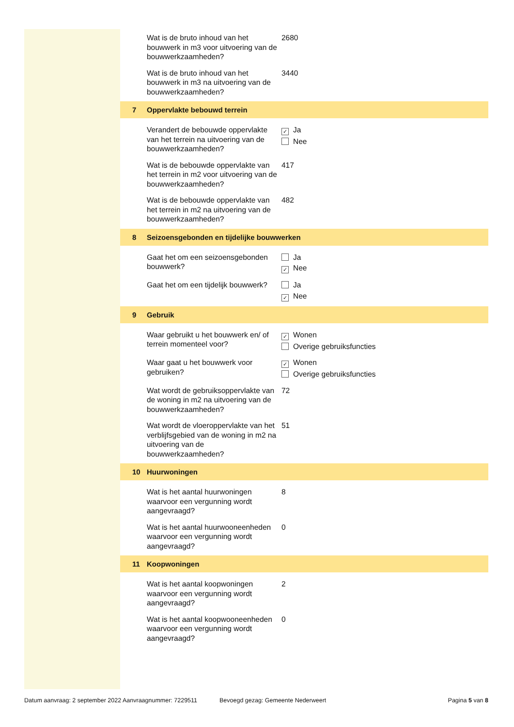Wat is de bruto inhoud van het bouwwerk in m3 voor uitvoering van de bouwwerkzaamheden?
2680
Wat is de bruto inhoud van het bouwwerk in m3 na uitvoering van de bouwwerkzaamheden?
3440
7 Oppervlakte bebouwd terrein
Verandert de bebouwde oppervlakte van het terrein na uitvoering van de bouwwerkzaamheden?
✓ Ja
Nee
Wat is de bebouwde oppervlakte van het terrein in m2 voor uitvoering van de bouwwerkzaamheden?
417
Wat is de bebouwde oppervlakte van het terrein in m2 na uitvoering van de bouwwerkzaamheden?
482
8 Seizoensgebonden en tijdelijke bouwwerken
Gaat het om een seizoensgebonden bouwwerk?
Ja
✓ Nee
Gaat het om een tijdelijk bouwwerk?
Ja
✓ Nee
9 Gebruik
Waar gebruikt u het bouwwerk en/ of terrein momenteel voor?
✓ Wonen
Overige gebruiksfuncties
Waar gaat u het bouwwerk voor gebruiken?
✓ Wonen
Overige gebruiksfuncties
Wat wordt de gebruiksoppervlakte van de woning in m2 na uitvoering van de bouwwerkzaamheden?
72
Wat wordt de vloeroppervlakte van het verblijfsgebied van de woning in m2 na uitvoering van de bouwwerkzaamheden?
51
10 Huurwoningen
Wat is het aantal huurwoningen waarvoor een vergunning wordt aangevraagd?
8
Wat is het aantal huurwooneenheden waarvoor een vergunning wordt aangevraagd?
0
11 Koopwoningen
Wat is het aantal koopwoningen waarvoor een vergunning wordt aangevraagd?
2
Wat is het aantal koopwooneenheden waarvoor een vergunning wordt aangevraagd?
0
Datum aanvraag: 2 september 2022 Aanvraagnummer: 7229511 Bevoegd gezag: Gemeente Nederweert Pagina 5 van 8